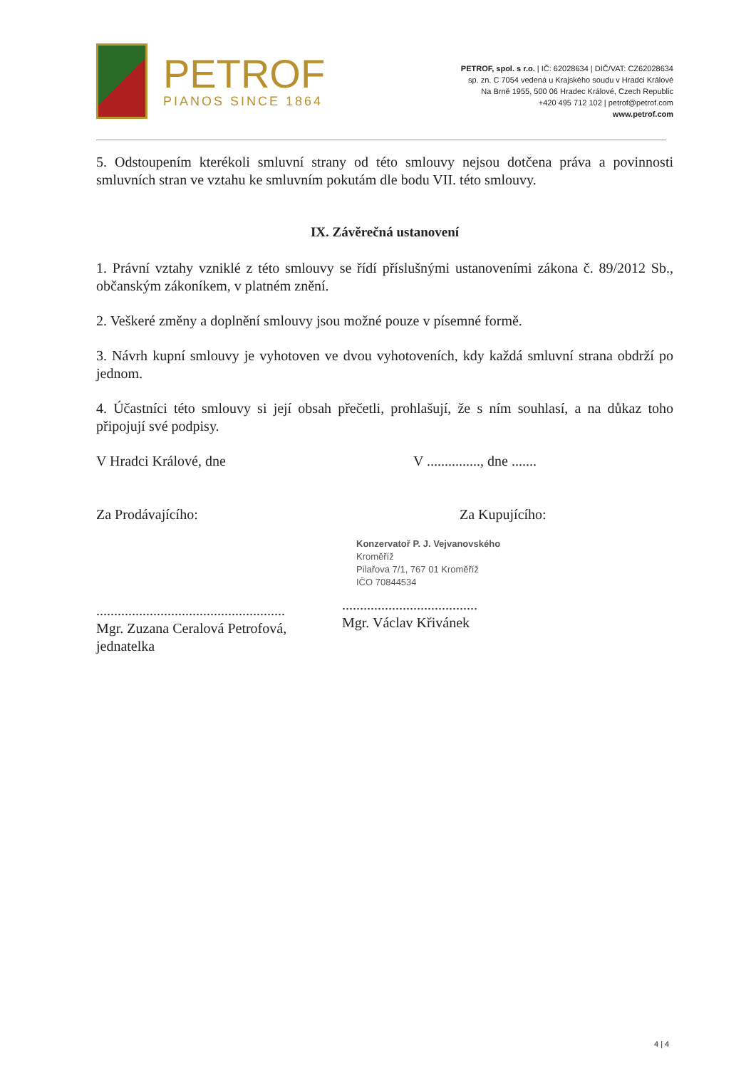PETROF
PIANOS SINCE 1864
PETROF, spol. s r.o. | IČ: 62028634 | DIČ/VAT: CZ62028634
sp. zn. C 7054 vedená u Krajského soudu v Hradci Králové
Na Brně 1955, 500 06 Hradec Králové, Czech Republic
+420 495 712 102 | petrof@petrof.com
www.petrof.com
5. Odstoupením kterékoli smluvní strany od této smlouvy nejsou dotčena práva a povinnosti smluvních stran ve vztahu ke smluvním pokutám dle bodu VII. této smlouvy.
IX. Závěrečná ustanovení
1. Právní vztahy vzniklé z této smlouvy se řídí příslušnými ustanoveními zákona č. 89/2012 Sb., občanským zákoníkem, v platném znění.
2. Veškeré změny a doplnění smlouvy jsou možné pouze v písemné formě.
3. Návrh kupní smlouvy je vyhotoven ve dvou vyhotoveních, kdy každá smluvní strana obdrží po jednom.
4. Účastníci této smlouvy si její obsah přečetli, prohlašují, že s ním souhlasí, a na důkaz toho připojují své podpisy.
V Hradci Králové, dne V ..............., dne .......
Za Prodávajícího: Za Kupujícího:
.....................................................
Mgr. Zuzana Ceralová Petrofová, jednatelka
Konzervatoř P. J. Vejvanovského
Kroměříž
Pilařova 7/1, 767 01 Kroměříž
IČO 70844534
......................................
Mgr. Václav Křivánek
4 | 4